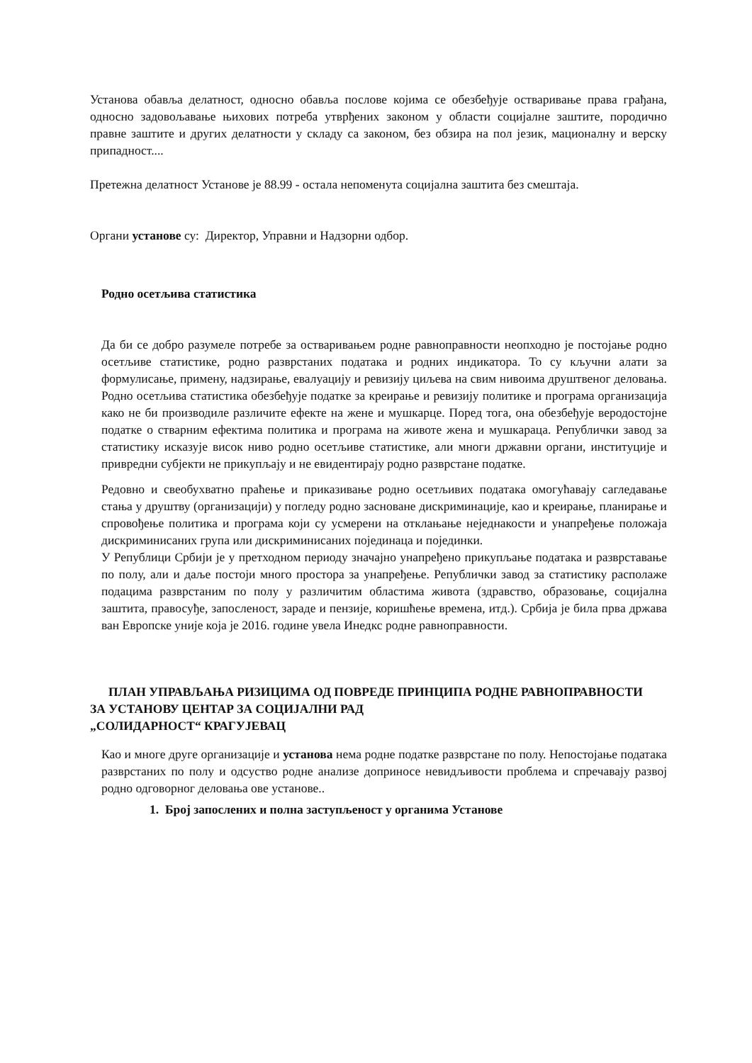Установа обавља делатност, односно обавља послове којима се обезбеђује остваривање права грађана, односно задовољавање њихових потреба утврђених законом у области социјалне заштите, породично правне заштите и других делатности у складу са законом, без обзира на пол језик, мационалну и верску припадност....
Претежна делатност Установе је 88.99 - остала непоменута социјална заштита без смештаја.
Органи установе су: Директор, Управни и Надзорни одбор.
Родно осетљива статистика
Да би се добро разумеле потребе за остваривањем родне равноправности неопходно је постојање родно осетљиве статистике, родно разврстаних података и родних индикатора. То су кључни алати за формулисање, примену, надзирање, евалуацију и ревизију циљева на свим нивоима друштвеног деловања. Родно осетљива статистика обезбеђује податке за креирање и ревизију политике и програма организација како не би производиле различите ефекте на жене и мушкарце. Поред тога, она обезбеђује веродостојне податке о стварним ефектима политика и програма на животе жена и мушкараца. Републички завод за статистику исказује висок ниво родно осетљиве статистике, али многи државни органи, институције и привредни субјекти не прикупљају и не евидентирају родно разврстане податке.
Редовно и свеобухватно праћење и приказивање родно осетљивих података омогућавају сагледавање стања у друштву (организацији) у погледу родно засноване дискриминације, као и креирање, планирање и спровођење политика и програма који су усмерени на отклањање неједнакости и унапређење положаја дискриминисаних група или дискриминисаних појединаца и појединки.
У Републици Србији је у претходном периоду значајно унапређено прикупљање података и разврставање по полу, али и даље постоји много простора за унапређење. Републички завод за статистику располаже подацима разврстаним по полу у различитим областима живота (здравство, образовање, социјална заштита, правосуђе, запосленост, зараде и пензије, коришћење времена, итд.). Србија је била прва држава ван Европске уније која је 2016. године увела Инедкс родне равноправности.
ПЛАН УПРАВЉАЊА РИЗИЦИМА ОД ПОВРЕДЕ ПРИНЦИПА РОДНЕ РАВНОПРАВНОСТИ
ЗА УСТАНОВУ ЦЕНТАР ЗА СОЦИЈАЛНИ РАД
„СОЛИДАРНОСТ“ КРАГУЈЕВАЦ
Као и многе друге организације и установа нема родне податке разврстане по полу. Непостојање података разврстаних по полу и одсуство родне анализе доприносе невидљивости проблема и спречавају развој родно одговорног деловања ове установе..
1. Број запослених и полна заступљеност у органима Установе